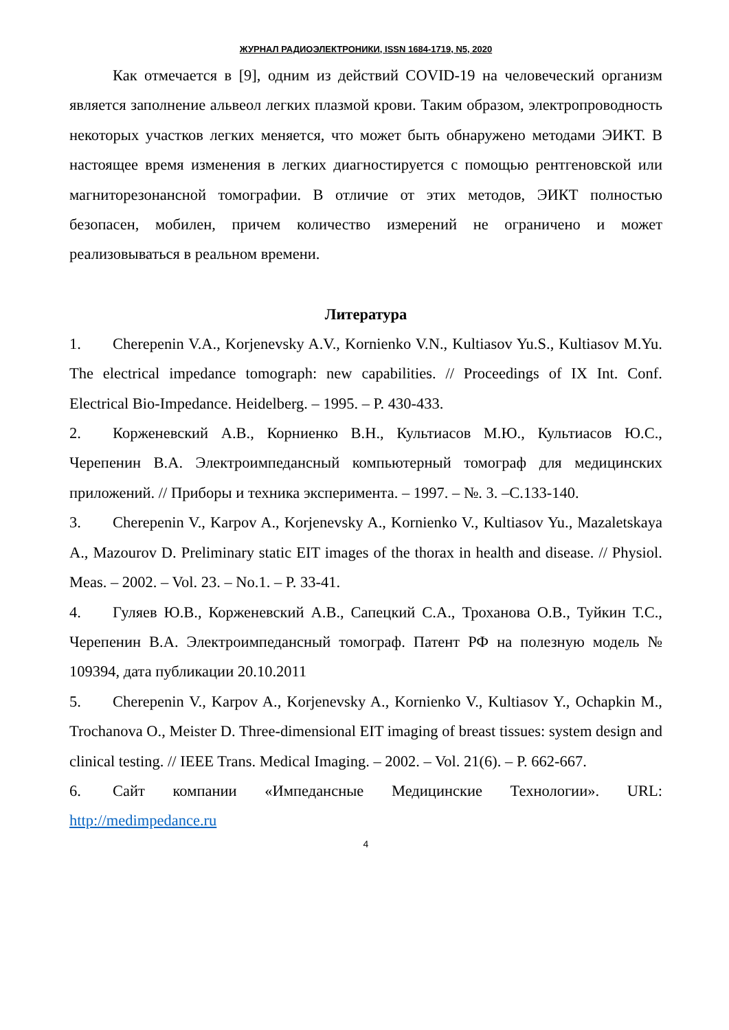ЖУРНАЛ РАДИОЭЛЕКТРОНИКИ, ISSN 1684-1719, N5, 2020
Как отмечается в [9], одним из действий COVID-19 на человеческий организм является заполнение альвеол легких плазмой крови. Таким образом, электропроводность некоторых участков легких меняется, что может быть обнаружено методами ЭИКТ. В настоящее время изменения в легких диагностируется с помощью рентгеновской или магниторезонансной томографии. В отличие от этих методов, ЭИКТ полностью безопасен, мобилен, причем количество измерений не ограничено и может реализовываться в реальном времени.
Литература
1. Cherepenin V.A., Korjenevsky A.V., Kornienko V.N., Kultiasov Yu.S., Kultiasov M.Yu. The electrical impedance tomograph: new capabilities. // Proceedings of IX Int. Conf. Electrical Bio-Impedance. Heidelberg. – 1995. – P. 430-433.
2. Корженевский А.В., Корниенко В.Н., Культиасов М.Ю., Культиасов Ю.С., Черепенин В.А. Электроимпедансный компьютерный томограф для медицинских приложений. // Приборы и техника эксперимента. – 1997. – №. 3. –С.133-140.
3. Cherepenin V., Karpov A., Korjenevsky A., Kornienko V., Kultiasov Yu., Mazaletskaya A., Mazourov D. Preliminary static EIT images of the thorax in health and disease. // Physiol. Meas. – 2002. – Vol. 23. – No.1. – P. 33-41.
4. Гуляев Ю.В., Корженевский А.В., Сапецкий С.А., Троханова О.В., Туйкин Т.С., Черепенин В.А. Электроимпедансный томограф. Патент РФ на полезную модель № 109394, дата публикации 20.10.2011
5. Cherepenin V., Karpov A., Korjenevsky A., Kornienko V., Kultiasov Y., Ochapkin M., Trochanova O., Meister D. Three-dimensional EIT imaging of breast tissues: system design and clinical testing. // IEEE Trans. Medical Imaging. – 2002. – Vol. 21(6). – P. 662-667.
6. Сайт компании «Импедансные Медицинские Технологии». URL: http://medimpedance.ru
4